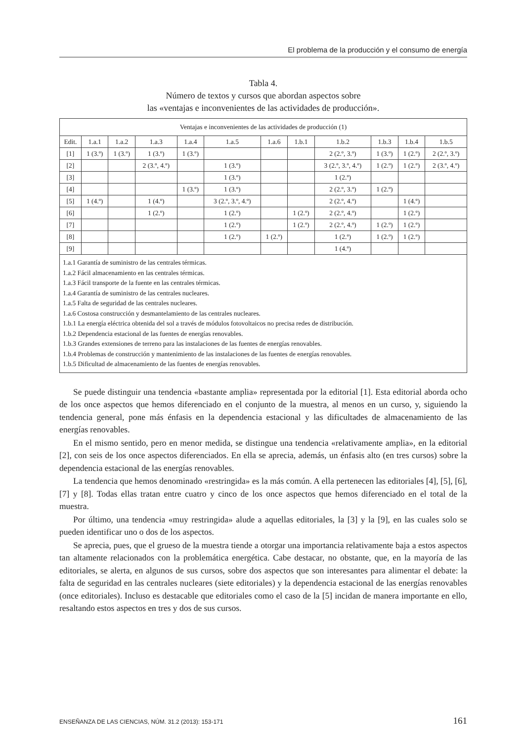El problema de la producción y el consumo de energía
Tabla 4.
Número de textos y cursos que abordan aspectos sobre
las «ventajas e inconvenientes de las actividades de producción».
| Ventajas e inconvenientes de las actividades de producción (1) | | | | | | | | | | | |
| --- | --- | --- | --- | --- | --- | --- | --- | --- | --- | --- | --- |
| Edit. | 1.a.1 | 1.a.2 | 1.a.3 | 1.a.4 | 1.a.5 | 1.a.6 | 1.b.1 | 1.b.2 | 1.b.3 | 1.b.4 | 1.b.5 |
| [1] | 1 (3.º) | 1 (3.º) | 1 (3.º) | 1 (3.º) | | | | 2 (2.º, 3.º) | 1 (3.º) | 1 (2.º) | 2 (2.º, 3.º) |
| [2] | | | 2 (3.º, 4.º) | | 1 (3.º) | | | 3 (2.º, 3.º, 4.º) | 1 (2.º) | 1 (2.º) | 2 (3.º, 4.º) |
| [3] | | | | | 1 (3.º) | | | 1 (2.º) | | | |
| [4] | | | | 1 (3.º) | 1 (3.º) | | | 2 (2.º, 3.º) | 1 (2.º) | | |
| [5] | 1 (4.º) | | 1 (4.º) | | 3 (2.º, 3.º, 4.º) | | | 2 (2.º, 4.º) | | 1 (4.º) | |
| [6] | | | 1 (2.º) | | 1 (2.º) | | 1 (2.º) | 2 (2.º, 4.º) | | 1 (2.º) | |
| [7] | | | | | 1 (2.º) | | 1 (2.º) | 2 (2.º, 4.º) | 1 (2.º) | 1 (2.º) | |
| [8] | | | | | 1 (2.º) | 1 (2.º) | | 1 (2.º) | 1 (2.º) | 1 (2.º) | |
| [9] | | | | | | | | 1 (4.º) | | | |
| 1.a.1 Garantía de suministro de las centrales térmicas. 1.a.2 Fácil almacenamiento en las centrales térmicas. 1.a.3 Fácil transporte de la fuente en las centrales térmicas. 1.a.4 Garantía de suministro de las centrales nucleares. 1.a.5 Falta de seguridad de las centrales nucleares. 1.a.6 Costosa construcción y desmantelamiento de las centrales nucleares. 1.b.1 La energía eléctrica obtenida del sol a través de módulos fotovoltaicos no precisa redes de distribución. 1.b.2 Dependencia estacional de las fuentes de energías renovables. 1.b.3 Grandes extensiones de terreno para las instalaciones de las fuentes de energías renovables. 1.b.4 Problemas de construcción y mantenimiento de las instalaciones de las fuentes de energías renovables. 1.b.5 Dificultad de almacenamiento de las fuentes de energías renovables. | | | | | | | | | | | |
Se puede distinguir una tendencia «bastante amplia» representada por la editorial [1]. Esta editorial aborda ocho de los once aspectos que hemos diferenciado en el conjunto de la muestra, al menos en un curso, y, siguiendo la tendencia general, pone más énfasis en la dependencia estacional y las dificultades de almacenamiento de las energías renovables.
En el mismo sentido, pero en menor medida, se distingue una tendencia «relativamente amplia», en la editorial [2], con seis de los once aspectos diferenciados. En ella se aprecia, además, un énfasis alto (en tres cursos) sobre la dependencia estacional de las energías renovables.
La tendencia que hemos denominado «restringida» es la más común. A ella pertenecen las editoriales [4], [5], [6], [7] y [8]. Todas ellas tratan entre cuatro y cinco de los once aspectos que hemos diferenciado en el total de la muestra.
Por último, una tendencia «muy restringida» alude a aquellas editoriales, la [3] y la [9], en las cuales solo se pueden identificar uno o dos de los aspectos.
Se aprecia, pues, que el grueso de la muestra tiende a otorgar una importancia relativamente baja a estos aspectos tan altamente relacionados con la problemática energética. Cabe destacar, no obstante, que, en la mayoría de las editoriales, se alerta, en algunos de sus cursos, sobre dos aspectos que son interesantes para alimentar el debate: la falta de seguridad en las centrales nucleares (siete editoriales) y la dependencia estacional de las energías renovables (once editoriales). Incluso es destacable que editoriales como el caso de la [5] incidan de manera importante en ello, resaltando estos aspectos en tres y dos de sus cursos.
ENSEÑANZA DE LAS CIENCIAS, NÚM. 31.2 (2013): 153-171 161